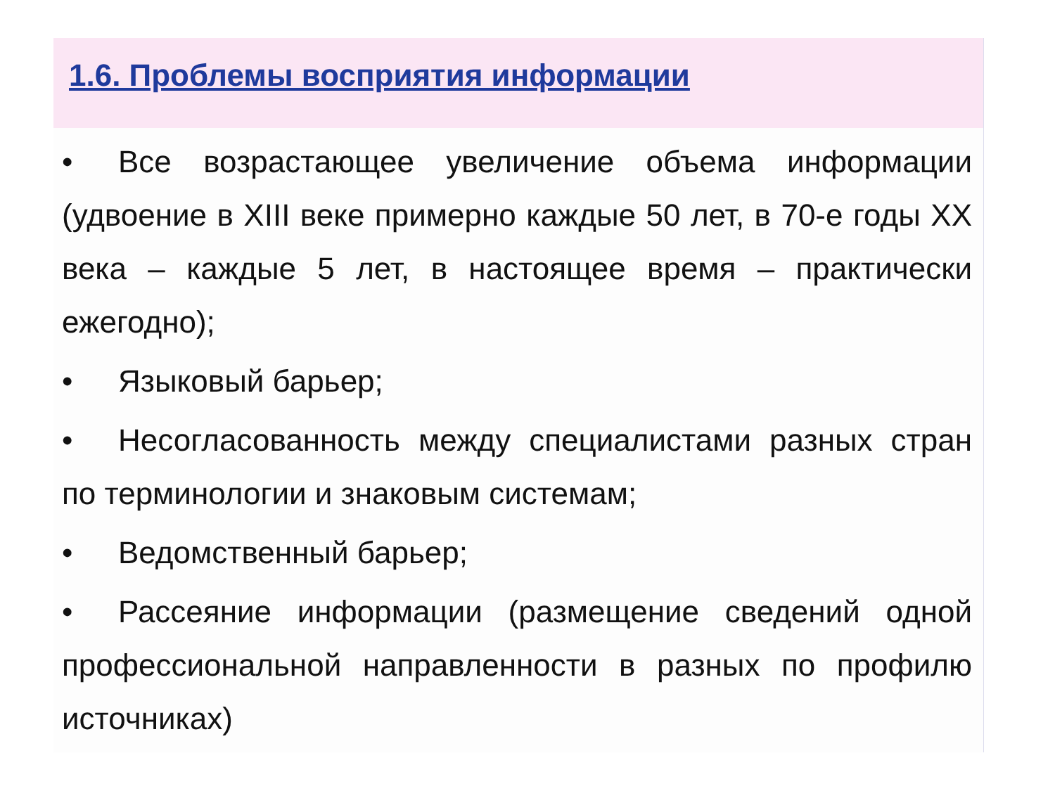1.6. Проблемы восприятия информации
• Все возрастающее увеличение объема информации (удвоение в XIII веке примерно каждые 50 лет, в 70-е годы XX века – каждые 5 лет, в настоящее время – практически ежегодно);
• Языковый барьер;
• Несогласованность между специалистами разных стран по терминологии и знаковым системам;
• Ведомственный барьер;
• Рассеяние информации (размещение сведений одной профессиональной направленности в разных по профилю источниках)